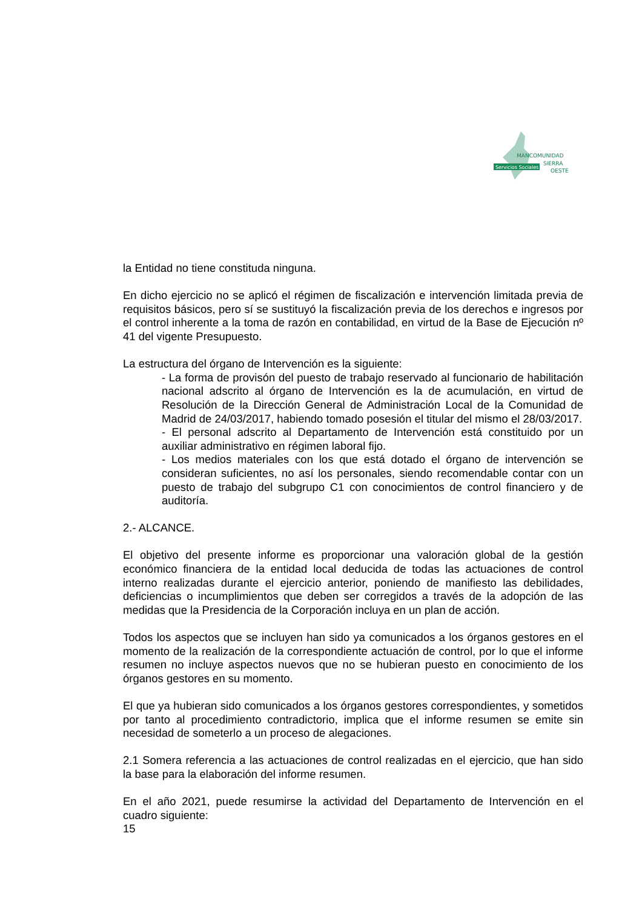Servicios Sociales
MANCOMUNIDAD
SIERRA
OESTE
la Entidad no tiene constituda ninguna.
En dicho ejercicio no se aplicó el régimen de fiscalización e intervención limitada previa de requisitos básicos, pero sí se sustituyó la fiscalización previa de los derechos e ingresos por el control inherente a la toma de razón en contabilidad, en virtud de la Base de Ejecución nº 41 del vigente Presupuesto.
La estructura del órgano de Intervención es la siguiente:
- La forma de provisón del puesto de trabajo reservado al funcionario de habilitación nacional adscrito al órgano de Intervención es la de acumulación, en virtud de Resolución de la Dirección General de Administración Local de la Comunidad de Madrid de 24/03/2017, habiendo tomado posesión el titular del mismo el 28/03/2017.
- El personal adscrito al Departamento de Intervención está constituido por un auxiliar administrativo en régimen laboral fijo.
- Los medios materiales con los que está dotado el órgano de intervención se consideran suficientes, no así los personales, siendo recomendable contar con un puesto de trabajo del subgrupo C1 con conocimientos de control financiero y de auditoría.
2.- ALCANCE.
El objetivo del presente informe es proporcionar una valoración global de la gestión económico financiera de la entidad local deducida de todas las actuaciones de control interno realizadas durante el ejercicio anterior, poniendo de manifiesto las debilidades, deficiencias o incumplimientos que deben ser corregidos a través de la adopción de las medidas que la Presidencia de la Corporación incluya en un plan de acción.
Todos los aspectos que se incluyen han sido ya comunicados a los órganos gestores en el momento de la realización de la correspondiente actuación de control, por lo que el informe resumen no incluye aspectos nuevos que no se hubieran puesto en conocimiento de los órganos gestores en su momento.
El que ya hubieran sido comunicados a los órganos gestores correspondientes, y sometidos por tanto al procedimiento contradictorio, implica que el informe resumen se emite sin necesidad de someterlo a un proceso de alegaciones.
2.1 Somera referencia a las actuaciones de control realizadas en el ejercicio, que han sido la base para la elaboración del informe resumen.
En el año 2021, puede resumirse la actividad del Departamento de Intervención en el cuadro siguiente:
15